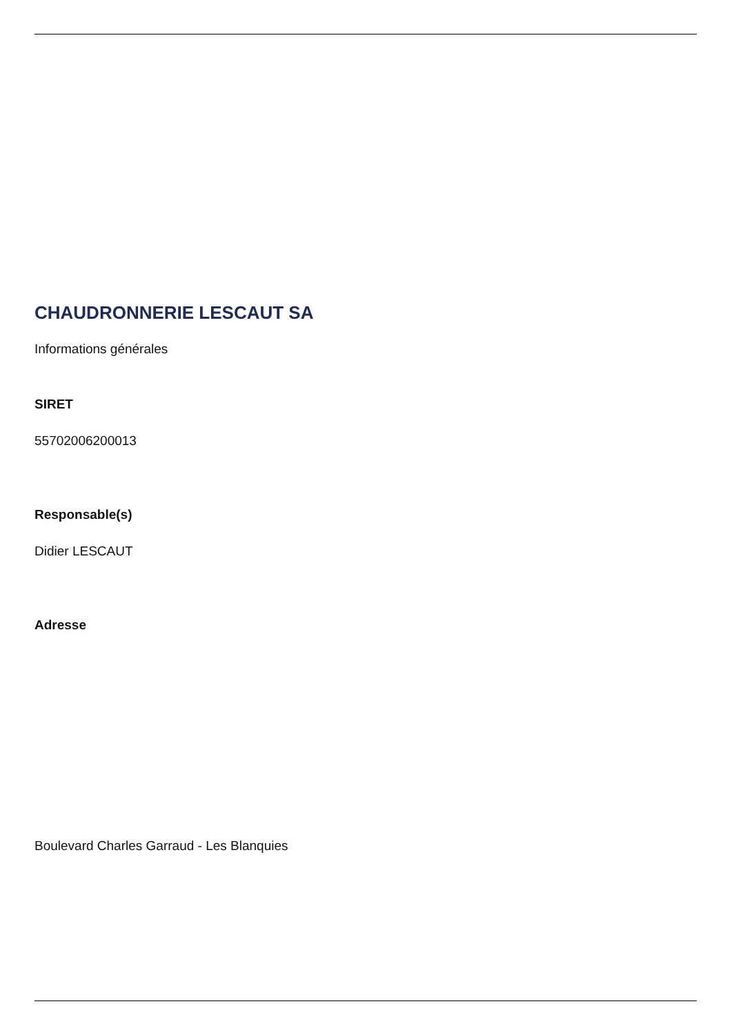CHAUDRONNERIE LESCAUT SA
Informations générales
SIRET
55702006200013
Responsable(s)
Didier LESCAUT
Adresse
Boulevard Charles Garraud - Les Blanquies